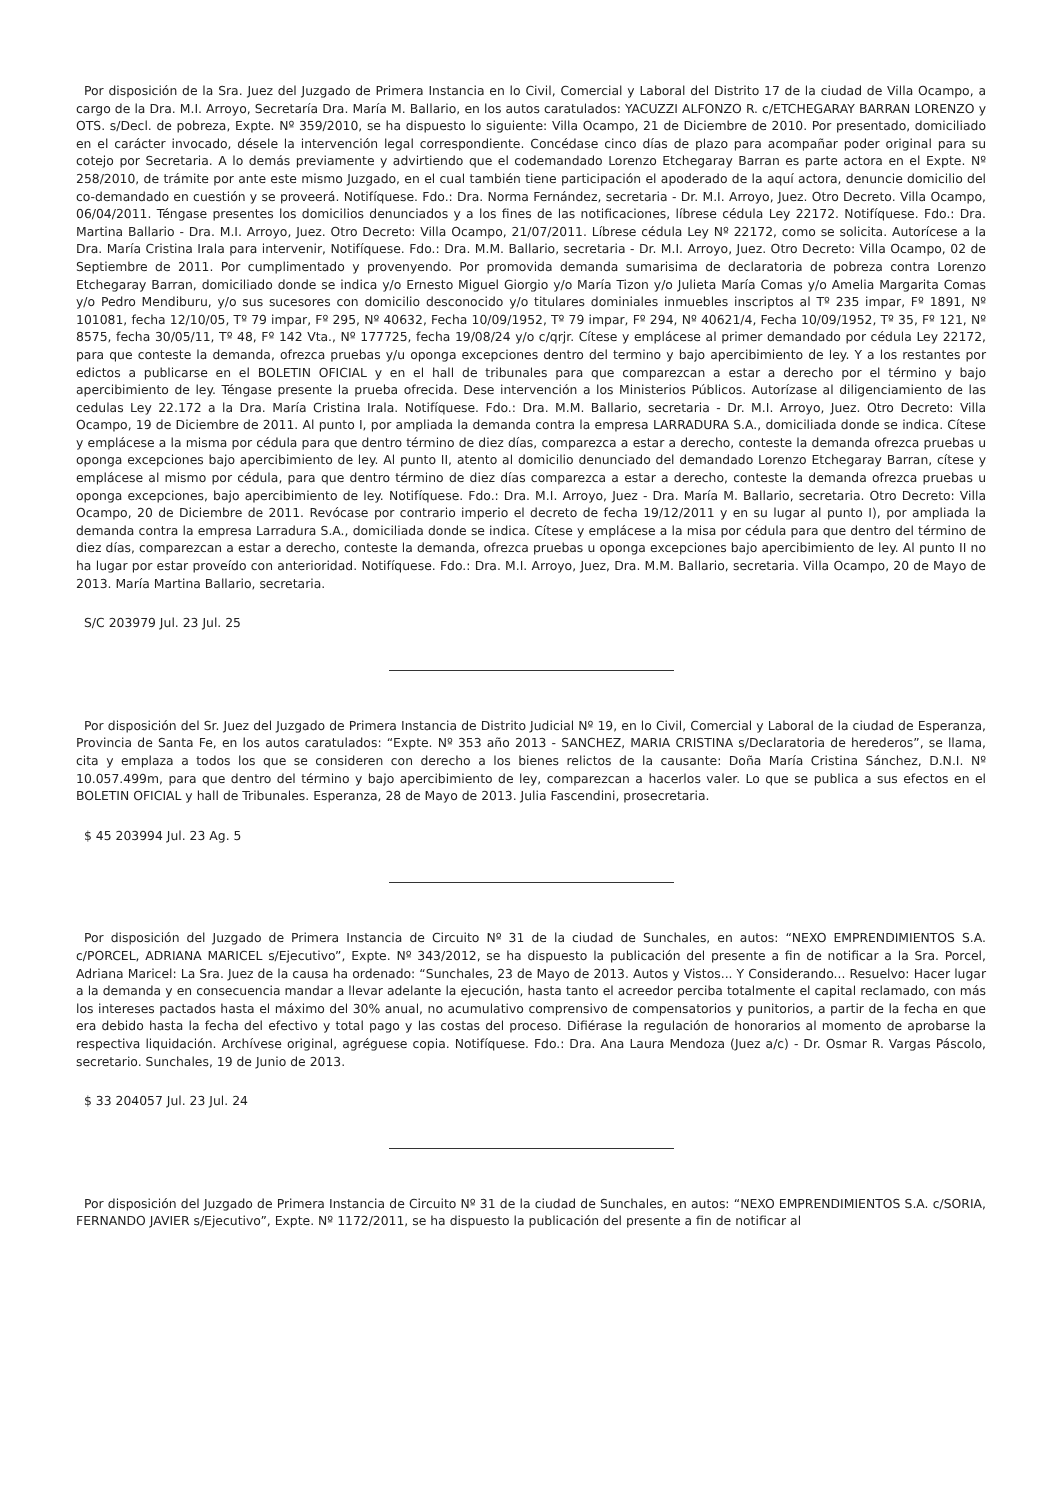Por disposición de la Sra. Juez del Juzgado de Primera Instancia en lo Civil, Comercial y Laboral del Distrito 17 de la ciudad de Villa Ocampo, a cargo de la Dra. M.I. Arroyo, Secretaría Dra. María M. Ballario, en los autos caratulados: YACUZZI ALFONZO R. c/ETCHEGARAY BARRAN LORENZO y OTS. s/Decl. de pobreza, Expte. Nº 359/2010, se ha dispuesto lo siguiente: Villa Ocampo, 21 de Diciembre de 2010. Por presentado, domiciliado en el carácter invocado, désele la intervención legal correspondiente. Concédase cinco días de plazo para acompañar poder original para su cotejo por Secretaria. A lo demás previamente y advirtiendo que el codemandado Lorenzo Etchegaray Barran es parte actora en el Expte. Nº 258/2010, de trámite por ante este mismo Juzgado, en el cual también tiene participación el apoderado de la aquí actora, denuncie domicilio del co-demandado en cuestión y se proveerá. Notifíquese. Fdo.: Dra. Norma Fernández, secretaria - Dr. M.I. Arroyo, Juez. Otro Decreto. Villa Ocampo, 06/04/2011. Téngase presentes los domicilios denunciados y a los fines de las notificaciones, líbrese cédula Ley 22172. Notifíquese. Fdo.: Dra. Martina Ballario - Dra. M.I. Arroyo, Juez. Otro Decreto: Villa Ocampo, 21/07/2011. Líbrese cédula Ley Nº 22172, como se solicita. Autorícese a la Dra. María Cristina Irala para intervenir, Notifíquese. Fdo.: Dra. M.M. Ballario, secretaria - Dr. M.I. Arroyo, Juez. Otro Decreto: Villa Ocampo, 02 de Septiembre de 2011. Por cumplimentado y provenyendo. Por promovida demanda sumarisima de declaratoria de pobreza contra Lorenzo Etchegaray Barran, domiciliado donde se indica y/o Ernesto Miguel Giorgio y/o María Tizon y/o Julieta María Comas y/o Amelia Margarita Comas y/o Pedro Mendiburu, y/o sus sucesores con domicilio desconocido y/o titulares dominiales inmuebles inscriptos al Tº 235 impar, Fº 1891, Nº 101081, fecha 12/10/05, Tº 79 impar, Fº 295, Nº 40632, Fecha 10/09/1952, Tº 79 impar, Fº 294, Nº 40621/4, Fecha 10/09/1952, Tº 35, Fº 121, Nº 8575, fecha 30/05/11, Tº 48, Fº 142 Vta., Nº 177725, fecha 19/08/24 y/o c/qrjr. Cítese y emplácese al primer demandado por cédula Ley 22172, para que conteste la demanda, ofrezca pruebas y/u oponga excepciones dentro del termino y bajo apercibimiento de ley. Y a los restantes por edictos a publicarse en el BOLETIN OFICIAL y en el hall de tribunales para que comparezcan a estar a derecho por el término y bajo apercibimiento de ley. Téngase presente la prueba ofrecida. Dese intervención a los Ministerios Públicos. Autorízase al diligenciamiento de las cedulas Ley 22.172 a la Dra. María Cristina Irala. Notifíquese. Fdo.: Dra. M.M. Ballario, secretaria - Dr. M.I. Arroyo, Juez. Otro Decreto: Villa Ocampo, 19 de Diciembre de 2011. Al punto I, por ampliada la demanda contra la empresa LARRADURA S.A., domiciliada donde se indica. Cítese y emplácese a la misma por cédula para que dentro término de diez días, comparezca a estar a derecho, conteste la demanda ofrezca pruebas u oponga excepciones bajo apercibimiento de ley. Al punto II, atento al domicilio denunciado del demandado Lorenzo Etchegaray Barran, cítese y emplácese al mismo por cédula, para que dentro término de diez días comparezca a estar a derecho, conteste la demanda ofrezca pruebas u oponga excepciones, bajo apercibimiento de ley. Notifíquese. Fdo.: Dra. M.I. Arroyo, Juez - Dra. María M. Ballario, secretaria. Otro Decreto: Villa Ocampo, 20 de Diciembre de 2011. Revócase por contrario imperio el decreto de fecha 19/12/2011 y en su lugar al punto I), por ampliada la demanda contra la empresa Larradura S.A., domiciliada donde se indica. Cítese y emplácese a la misa por cédula para que dentro del término de diez días, comparezcan a estar a derecho, conteste la demanda, ofrezca pruebas u oponga excepciones bajo apercibimiento de ley. Al punto II no ha lugar por estar proveído con anterioridad. Notifíquese. Fdo.: Dra. M.I. Arroyo, Juez, Dra. M.M. Ballario, secretaria. Villa Ocampo, 20 de Mayo de 2013. María Martina Ballario, secretaria.
S/C 203979 Jul. 23 Jul. 25
Por disposición del Sr. Juez del Juzgado de Primera Instancia de Distrito Judicial Nº 19, en lo Civil, Comercial y Laboral de la ciudad de Esperanza, Provincia de Santa Fe, en los autos caratulados: “Expte. Nº 353 año 2013 - SANCHEZ, MARIA CRISTINA s/Declaratoria de herederos”, se llama, cita y emplaza a todos los que se consideren con derecho a los bienes relictos de la causante: Doña María Cristina Sánchez, D.N.I. Nº 10.057.499m, para que dentro del término y bajo apercibimiento de ley, comparezcan a hacerlos valer. Lo que se publica a sus efectos en el BOLETIN OFICIAL y hall de Tribunales. Esperanza, 28 de Mayo de 2013. Julia Fascendini, prosecretaria.
$ 45 203994 Jul. 23 Ag. 5
Por disposición del Juzgado de Primera Instancia de Circuito Nº 31 de la ciudad de Sunchales, en autos: “NEXO EMPRENDIMIENTOS S.A. c/PORCEL, ADRIANA MARICEL s/Ejecutivo”, Expte. Nº 343/2012, se ha dispuesto la publicación del presente a fin de notificar a la Sra. Porcel, Adriana Maricel: La Sra. Juez de la causa ha ordenado: “Sunchales, 23 de Mayo de 2013. Autos y Vistos... Y Considerando... Resuelvo: Hacer lugar a la demanda y en consecuencia mandar a llevar adelante la ejecución, hasta tanto el acreedor perciba totalmente el capital reclamado, con más los intereses pactados hasta el máximo del 30% anual, no acumulativo comprensivo de compensatorios y punitorios, a partir de la fecha en que era debido hasta la fecha del efectivo y total pago y las costas del proceso. Difiérase la regulación de honorarios al momento de aprobarse la respectiva liquidación. Archívese original, agréguese copia. Notifíquese. Fdo.: Dra. Ana Laura Mendoza (Juez a/c) - Dr. Osmar R. Vargas Páscolo, secretario. Sunchales, 19 de Junio de 2013.
$ 33 204057 Jul. 23 Jul. 24
Por disposición del Juzgado de Primera Instancia de Circuito Nº 31 de la ciudad de Sunchales, en autos: “NEXO EMPRENDIMIENTOS S.A. c/SORIA, FERNANDO JAVIER s/Ejecutivo”, Expte. Nº 1172/2011, se ha dispuesto la publicación del presente a fin de notificar al